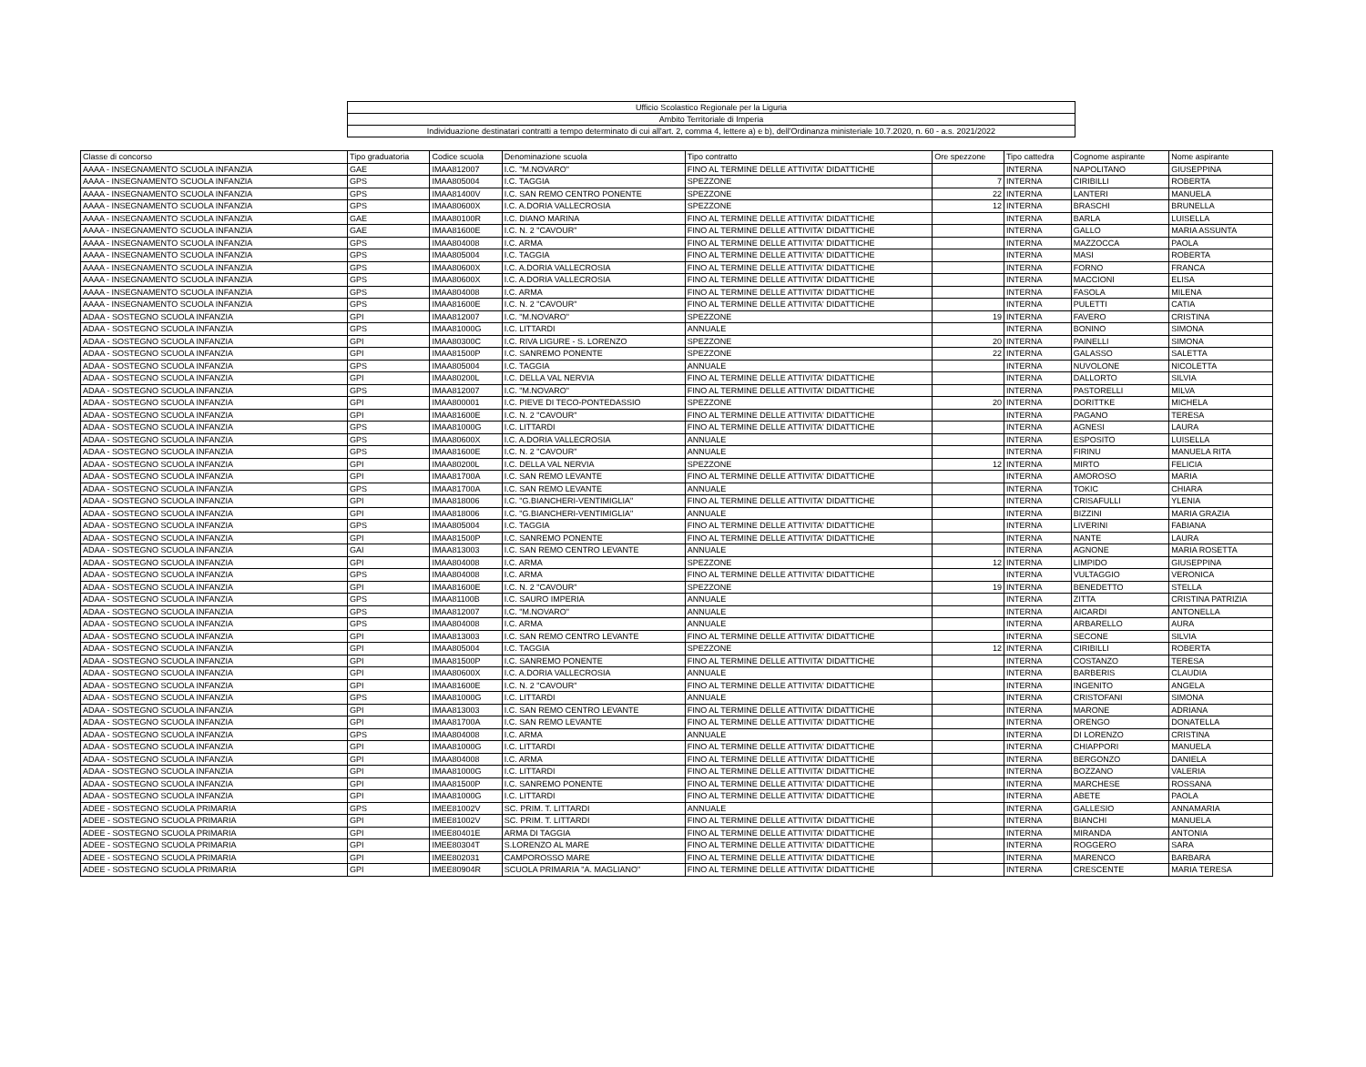| Ufficio Scolastico Regionale per la Liguria |
| Ambito Territoriale di Imperia |
| Individuazione destinatari contratti a tempo determinato di cui all'art. 2, comma 4, lettere a) e b), dell'Ordinanza ministeriale 10.7.2020, n. 60 - a.s. 2021/2022 |
| Classe di concorso | Tipo graduatoria | Codice scuola | Denominazione scuola | Tipo contratto | Ore spezzone | Tipo cattedra | Cognome aspirante | Nome aspirante |
| AAAA - INSEGNAMENTO SCUOLA INFANZIA | GAE | IMAA812007 | I.C. "M.NOVARO" | FINO AL TERMINE DELLE ATTIVITA' DIDATTICHE | | INTERNA | NAPOLITANO | GIUSEPPINA |
| AAAA - INSEGNAMENTO SCUOLA INFANZIA | GPS | IMAA805004 | I.C. TAGGIA | SPEZZONE | 7 | INTERNA | CIRIBILLI | ROBERTA |
| AAAA - INSEGNAMENTO SCUOLA INFANZIA | GPS | IMAA81400V | I.C. SAN REMO CENTRO PONENTE | SPEZZONE | 22 | INTERNA | LANTERI | MANUELA |
| AAAA - INSEGNAMENTO SCUOLA INFANZIA | GPS | IMAA80600X | I.C. A.DORIA VALLECROSIA | SPEZZONE | 12 | INTERNA | BRASCHI | BRUNELLA |
| AAAA - INSEGNAMENTO SCUOLA INFANZIA | GAE | IMAA80100R | I.C. DIANO MARINA | FINO AL TERMINE DELLE ATTIVITA' DIDATTICHE | | INTERNA | BARLA | LUISELLA |
| AAAA - INSEGNAMENTO SCUOLA INFANZIA | GAE | IMAA81600E | I.C. N. 2 "CAVOUR" | FINO AL TERMINE DELLE ATTIVITA' DIDATTICHE | | INTERNA | GALLO | MARIA ASSUNTA |
| AAAA - INSEGNAMENTO SCUOLA INFANZIA | GPS | IMAA804008 | I.C. ARMA | FINO AL TERMINE DELLE ATTIVITA' DIDATTICHE | | INTERNA | MAZZOCCA | PAOLA |
| AAAA - INSEGNAMENTO SCUOLA INFANZIA | GPS | IMAA805004 | I.C. TAGGIA | FINO AL TERMINE DELLE ATTIVITA' DIDATTICHE | | INTERNA | MASI | ROBERTA |
| AAAA - INSEGNAMENTO SCUOLA INFANZIA | GPS | IMAA80600X | I.C. A.DORIA VALLECROSIA | FINO AL TERMINE DELLE ATTIVITA' DIDATTICHE | | INTERNA | FORNO | FRANCA |
| AAAA - INSEGNAMENTO SCUOLA INFANZIA | GPS | IMAA80600X | I.C. A.DORIA VALLECROSIA | FINO AL TERMINE DELLE ATTIVITA' DIDATTICHE | | INTERNA | MACCIONI | ELISA |
| AAAA - INSEGNAMENTO SCUOLA INFANZIA | GPS | IMAA804008 | I.C. ARMA | FINO AL TERMINE DELLE ATTIVITA' DIDATTICHE | | INTERNA | FASOLA | MILENA |
| AAAA - INSEGNAMENTO SCUOLA INFANZIA | GPS | IMAA81600E | I.C. N. 2 "CAVOUR" | FINO AL TERMINE DELLE ATTIVITA' DIDATTICHE | | INTERNA | PULETTI | CATIA |
| ADAA - SOSTEGNO SCUOLA INFANZIA | GPI | IMAA812007 | I.C. "M.NOVARO" | SPEZZONE | 19 | INTERNA | FAVERO | CRISTINA |
| ADAA - SOSTEGNO SCUOLA INFANZIA | GPS | IMAA81000G | I.C. LITTARDI | ANNUALE | | INTERNA | BONINO | SIMONA |
| ADAA - SOSTEGNO SCUOLA INFANZIA | GPI | IMAA80300C | I.C. RIVA LIGURE - S. LORENZO | SPEZZONE | 20 | INTERNA | PAINELLI | SIMONA |
| ADAA - SOSTEGNO SCUOLA INFANZIA | GPI | IMAA81500P | I.C. SANREMO PONENTE | SPEZZONE | 22 | INTERNA | GALASSO | SALETTA |
| ADAA - SOSTEGNO SCUOLA INFANZIA | GPS | IMAA805004 | I.C. TAGGIA | ANNUALE | | INTERNA | NUVOLONE | NICOLETTA |
| ADAA - SOSTEGNO SCUOLA INFANZIA | GPI | IMAA80200L | I.C. DELLA VAL NERVIA | FINO AL TERMINE DELLE ATTIVITA' DIDATTICHE | | INTERNA | DALLORTO | SILVIA |
| ADAA - SOSTEGNO SCUOLA INFANZIA | GPS | IMAA812007 | I.C. "M.NOVARO" | FINO AL TERMINE DELLE ATTIVITA' DIDATTICHE | | INTERNA | PASTORELLI | MILVA |
| ADAA - SOSTEGNO SCUOLA INFANZIA | GPI | IMAA800001 | I.C. PIEVE DI TECO-PONTEDASSIO | SPEZZONE | 20 | INTERNA | DORITTKE | MICHELA |
| ADAA - SOSTEGNO SCUOLA INFANZIA | GPI | IMAA81600E | I.C. N. 2 "CAVOUR" | FINO AL TERMINE DELLE ATTIVITA' DIDATTICHE | | INTERNA | PAGANO | TERESA |
| ADAA - SOSTEGNO SCUOLA INFANZIA | GPS | IMAA81000G | I.C. LITTARDI | FINO AL TERMINE DELLE ATTIVITA' DIDATTICHE | | INTERNA | AGNESI | LAURA |
| ADAA - SOSTEGNO SCUOLA INFANZIA | GPS | IMAA80600X | I.C. A.DORIA VALLECROSIA | ANNUALE | | INTERNA | ESPOSITO | LUISELLA |
| ADAA - SOSTEGNO SCUOLA INFANZIA | GPS | IMAA81600E | I.C. N. 2 "CAVOUR" | ANNUALE | | INTERNA | FIRINU | MANUELA RITA |
| ADAA - SOSTEGNO SCUOLA INFANZIA | GPI | IMAA80200L | I.C. DELLA VAL NERVIA | SPEZZONE | 12 | INTERNA | MIRTO | FELICIA |
| ADAA - SOSTEGNO SCUOLA INFANZIA | GPI | IMAA81700A | I.C. SAN REMO LEVANTE | FINO AL TERMINE DELLE ATTIVITA' DIDATTICHE | | INTERNA | AMOROSO | MARIA |
| ADAA - SOSTEGNO SCUOLA INFANZIA | GPS | IMAA81700A | I.C. SAN REMO LEVANTE | ANNUALE | | INTERNA | TOKIC | CHIARA |
| ADAA - SOSTEGNO SCUOLA INFANZIA | GPI | IMAA818006 | I.C. "G.BIANCHERI-VENTIMIGLIA" | FINO AL TERMINE DELLE ATTIVITA' DIDATTICHE | | INTERNA | CRISAFULLI | YLENIA |
| ADAA - SOSTEGNO SCUOLA INFANZIA | GPI | IMAA818006 | I.C. "G.BIANCHERI-VENTIMIGLIA" | ANNUALE | | INTERNA | BIZZINI | MARIA GRAZIA |
| ADAA - SOSTEGNO SCUOLA INFANZIA | GPS | IMAA805004 | I.C. TAGGIA | FINO AL TERMINE DELLE ATTIVITA' DIDATTICHE | | INTERNA | LIVERINI | FABIANA |
| ADAA - SOSTEGNO SCUOLA INFANZIA | GPI | IMAA81500P | I.C. SANREMO PONENTE | FINO AL TERMINE DELLE ATTIVITA' DIDATTICHE | | INTERNA | NANTE | LAURA |
| ADAA - SOSTEGNO SCUOLA INFANZIA | GAI | IMAA813003 | I.C. SAN REMO CENTRO LEVANTE | ANNUALE | | INTERNA | AGNONE | MARIA ROSETTA |
| ADAA - SOSTEGNO SCUOLA INFANZIA | GPI | IMAA804008 | I.C. ARMA | SPEZZONE | 12 | INTERNA | LIMPIDO | GIUSEPPINA |
| ADAA - SOSTEGNO SCUOLA INFANZIA | GPS | IMAA804008 | I.C. ARMA | FINO AL TERMINE DELLE ATTIVITA' DIDATTICHE | | INTERNA | VULTAGGIO | VERONICA |
| ADAA - SOSTEGNO SCUOLA INFANZIA | GPI | IMAA81600E | I.C. N. 2 "CAVOUR" | SPEZZONE | 19 | INTERNA | BENEDETTO | STELLA |
| ADAA - SOSTEGNO SCUOLA INFANZIA | GPS | IMAA81100B | I.C. SAURO IMPERIA | ANNUALE | | INTERNA | ZITTA | CRISTINA PATRIZIA |
| ADAA - SOSTEGNO SCUOLA INFANZIA | GPS | IMAA812007 | I.C. "M.NOVARO" | ANNUALE | | INTERNA | AICARDI | ANTONELLA |
| ADAA - SOSTEGNO SCUOLA INFANZIA | GPS | IMAA804008 | I.C. ARMA | ANNUALE | | INTERNA | ARBARELLO | AURA |
| ADAA - SOSTEGNO SCUOLA INFANZIA | GPI | IMAA813003 | I.C. SAN REMO CENTRO LEVANTE | FINO AL TERMINE DELLE ATTIVITA' DIDATTICHE | | INTERNA | SECONE | SILVIA |
| ADAA - SOSTEGNO SCUOLA INFANZIA | GPI | IMAA805004 | I.C. TAGGIA | SPEZZONE | 12 | INTERNA | CIRIBILLI | ROBERTA |
| ADAA - SOSTEGNO SCUOLA INFANZIA | GPI | IMAA81500P | I.C. SANREMO PONENTE | FINO AL TERMINE DELLE ATTIVITA' DIDATTICHE | | INTERNA | COSTANZO | TERESA |
| ADAA - SOSTEGNO SCUOLA INFANZIA | GPI | IMAA80600X | I.C. A.DORIA VALLECROSIA | ANNUALE | | INTERNA | BARBERIS | CLAUDIA |
| ADAA - SOSTEGNO SCUOLA INFANZIA | GPI | IMAA81600E | I.C. N. 2 "CAVOUR" | FINO AL TERMINE DELLE ATTIVITA' DIDATTICHE | | INTERNA | INGENITO | ANGELA |
| ADAA - SOSTEGNO SCUOLA INFANZIA | GPS | IMAA81000G | I.C. LITTARDI | ANNUALE | | INTERNA | CRISTOFANI | SIMONA |
| ADAA - SOSTEGNO SCUOLA INFANZIA | GPI | IMAA813003 | I.C. SAN REMO CENTRO LEVANTE | FINO AL TERMINE DELLE ATTIVITA' DIDATTICHE | | INTERNA | MARONE | ADRIANA |
| ADAA - SOSTEGNO SCUOLA INFANZIA | GPI | IMAA81700A | I.C. SAN REMO LEVANTE | FINO AL TERMINE DELLE ATTIVITA' DIDATTICHE | | INTERNA | ORENGO | DONATELLA |
| ADAA - SOSTEGNO SCUOLA INFANZIA | GPS | IMAA804008 | I.C. ARMA | ANNUALE | | INTERNA | DI LORENZO | CRISTINA |
| ADAA - SOSTEGNO SCUOLA INFANZIA | GPI | IMAA81000G | I.C. LITTARDI | FINO AL TERMINE DELLE ATTIVITA' DIDATTICHE | | INTERNA | CHIAPPORI | MANUELA |
| ADAA - SOSTEGNO SCUOLA INFANZIA | GPI | IMAA804008 | I.C. ARMA | FINO AL TERMINE DELLE ATTIVITA' DIDATTICHE | | INTERNA | BERGONZO | DANIELA |
| ADAA - SOSTEGNO SCUOLA INFANZIA | GPI | IMAA81000G | I.C. LITTARDI | FINO AL TERMINE DELLE ATTIVITA' DIDATTICHE | | INTERNA | BOZZANO | VALERIA |
| ADAA - SOSTEGNO SCUOLA INFANZIA | GPI | IMAA81500P | I.C. SANREMO PONENTE | FINO AL TERMINE DELLE ATTIVITA' DIDATTICHE | | INTERNA | MARCHESE | ROSSANA |
| ADAA - SOSTEGNO SCUOLA INFANZIA | GPI | IMAA81000G | I.C. LITTARDI | FINO AL TERMINE DELLE ATTIVITA' DIDATTICHE | | INTERNA | ABETE | PAOLA |
| ADEE - SOSTEGNO SCUOLA PRIMARIA | GPS | IMEE81002V | SC. PRIM. T. LITTARDI | ANNUALE | | INTERNA | GALLESIO | ANNAMARIA |
| ADEE - SOSTEGNO SCUOLA PRIMARIA | GPI | IMEE81002V | SC. PRIM. T. LITTARDI | FINO AL TERMINE DELLE ATTIVITA' DIDATTICHE | | INTERNA | BIANCHI | MANUELA |
| ADEE - SOSTEGNO SCUOLA PRIMARIA | GPI | IMEE80401E | ARMA DI TAGGIA | FINO AL TERMINE DELLE ATTIVITA' DIDATTICHE | | INTERNA | MIRANDA | ANTONIA |
| ADEE - SOSTEGNO SCUOLA PRIMARIA | GPI | IMEE80304T | S.LORENZO AL MARE | FINO AL TERMINE DELLE ATTIVITA' DIDATTICHE | | INTERNA | ROGGERO | SARA |
| ADEE - SOSTEGNO SCUOLA PRIMARIA | GPI | IMEE802031 | CAMPOROSSO MARE | FINO AL TERMINE DELLE ATTIVITA' DIDATTICHE | | INTERNA | MARENCO | BARBARA |
| ADEE - SOSTEGNO SCUOLA PRIMARIA | GPI | IMEE80904R | SCUOLA PRIMARIA "A. MAGLIANO" | FINO AL TERMINE DELLE ATTIVITA' DIDATTICHE | | INTERNA | CRESCENTE | MARIA TERESA |